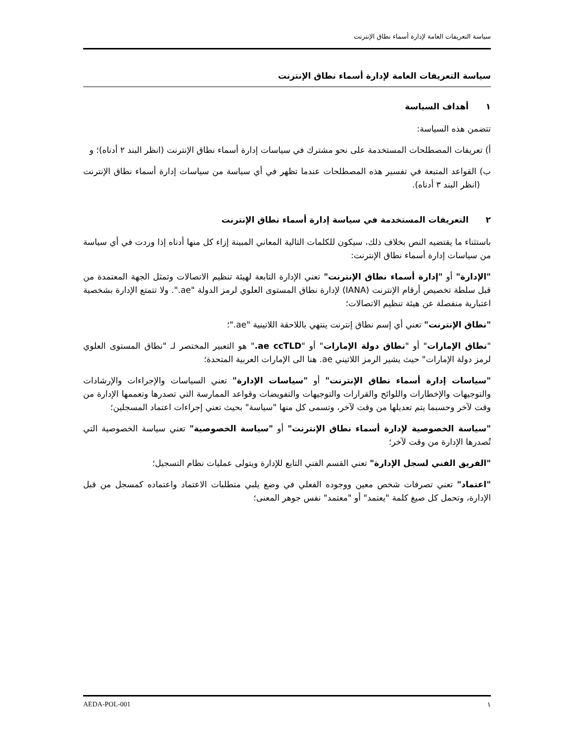سياسة التعريفات العامة لإدارة أسماء نطاق الإنترنت
سياسة التعريفات العامة لإدارة أسماء نطاق الإنترنت
١ أهداف السياسة
تتضمن هذه السياسة:
أ) تعريفات المصطلحات المستخدمة على نحو مشترك في سياسات إدارة أسماء نطاق الإنترنت (انظر البند ٢ أدناه)؛ و
ب) القواعد المتبعة في تفسير هذه المصطلحات عندما تظهر في أي سياسة من سياسات إدارة أسماء نطاق الإنترنت (انظر البند ٣ أدناه).
٢ التعريفات المستخدمة في سياسة إدارة أسماء نطاق الإنترنت
باستثناء ما يقتضيه النص بخلاف ذلك، سيكون للكلمات التالية المعاني المبينة إزاء كل منها أدناه إذا وردت في أي سياسة من سياسات إدارة أسماء نطاق الإنترنت:
"الإدارة" أو "إدارة أسماء نطاق الإنترنت" تعني الإدارة التابعة لهيئة تنظيم الاتصالات وتمثل الجهة المعتمدة من قبل سلطة تخصيص أرقام الإنترنت (IANA) لإدارة نطاق المستوى العلوي لرمز الدولة "ae.". ولا تتمتع الإدارة بشخصية اعتبارية منفصلة عن هيئة تنظيم الاتصالات؛
"نطاق الإنترنت" تعني أي إسم نطاق إنترنت ينتهي باللاحقة اللاتينية "ae."؛
"نطاق الإمارات" أو "نطاق دولة الإمارات" أو "ae ccTLD." هو التعبير المختصر لـ "نطاق المستوى العلوي لرمز دولة الإمارات" حيث يشير الرمز اللاتيني ae. هنا الى الإمارات العربية المتحدة؛
"سياسات إدارة أسماء نطاق الإنترنت" أو "سياسات الإدارة" تعني السياسات والإجراءات والإرشادات والتوجيهات والإخطارات واللوائح والقرارات والتوجيهات والتفويضات وقواعد الممارسة التي تصدرها وتعممها الإدارة من وقت لآخر وحسبما يتم تعديلها من وقت لآخر، وتسمى كل منها "سياسة" بحيث تعني إجراءات اعتماد المسجلين؛
"سياسة الخصوصية لإدارة أسماء نطاق الإنترنت" أو "سياسة الخصوصية" تعني سياسة الخصوصية التي تُصدرها الإدارة من وقت لآخر؛
"الفريق الفني لسجل الإدارة" تعني القسم الفني التابع للإدارة ويتولى عمليات نظام التسجيل؛
"اعتماد" تعني تصرفات شخص معين ووجوده الفعلي في وضع يلبي متطلبات الاعتماد واعتماده كمسجل من قبل الإدارة، وتحمل كل صيغ كلمة "يعتمد" أو "معتمد" نفس جوهر المعنى؛
١ AEDA-POL-001